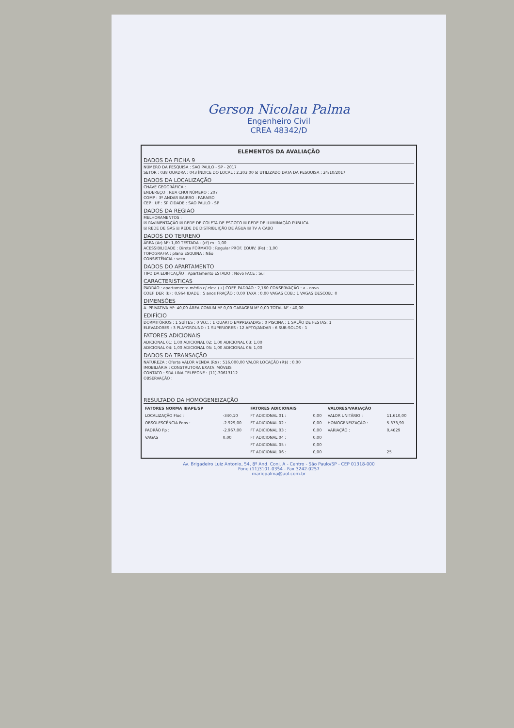Gerson Nicolau Palma
Engenheiro Civil
CREA 48342/D
ELEMENTOS DA AVALIAÇÃO
DADOS DA FICHA 9
NÚMERO DA PESQUISA : SAO PAULO - SP - 2017
SETOR : 038 QUADRA : 043 ÍNDICE DO LOCAL : 2.203,00 ☒ UTILIZADO DATA DA PESQUISA : 24/10/2017
DADOS DA LOCALIZAÇÃO
CHAVE GEOGRÁFICA :
ENDEREÇO : RUA CHUI NÚMERO : 207
COMP : 3º ANDAR BAIRRO : PARAISO
CEP : UF : SP CIDADE : SAO PAULO - SP
DADOS DA REGIÃO
MELHORAMENTOS :
☒ PAVIMENTAÇÃO ☒ REDE DE COLETA DE ESGOTO ☒ REDE DE ILUMINAÇÃO PÚBLICA
☒ REDE DE GÁS ☒ REDE DE DISTRIBUIÇÃO DE ÁGUA ☒ TV A CABO
DADOS DO TERRENO
ÁREA (Ar) M²: 1,00 TESTADA - (cf) m : 1,00
ACESSIBILIDADE : Direta FORMATO : Regular PROF. EQUIV. (Pe) : 1,00
TOPOGRAFIA : plano ESQUINA : Não
CONSISTÊNCIA : seco
DADOS DO APARTAMENTO
TIPO DA EDIFICAÇÃO : Apartamento ESTADO : Novo FACE : Sul
CARACTERISTICAS
PADRÃO : apartamento médio c/ elev. (+) COEF. PADRÃO : 2,160 CONSERVAÇÃO : a - novo
COEF. DEP. (k) : 0,964 IDADE : 5 anos FRAÇÃO : 0,00 TAXA : 0,00 VAGAS COB.: 1 VAGAS DESCOB.: 0
DIMENSÕES
A. PRIVATIVA M²: 40,00 ÁREA COMUM M² 0,00 GARAGEM M² 0,00 TOTAL M² : 40,00
EDIFÍCIO
DORMITÓRIOS : 1 SUÍTES : 0 W.C. : 1 QUARTO EMPREGADAS : 0 PISCINA : 1 SALÃO DE FESTAS: 1
ELEVADORES : 3 PLAYGROUND : 1 SUPERIORES : 12 APTO/ANDAR : 6 SUB-SOLOS : 1
FATORES ADICIONAIS
ADICIONAL 01: 1,00 ADICIONAL 02: 1,00 ADICIONAL 03: 1,00
ADICIONAL 04: 1,00 ADICIONAL 05: 1,00 ADICIONAL 06: 1,00
DADOS DA TRANSAÇÃO
NATUREZA : Oferta VALOR VENDA (R$) : 516.000,00 VALOR LOCAÇÃO (R$) : 0,00
IMOBILIÁRIA : CONSTRUTORA EXATA IMÓVEIS
CONTATO : SRA LINA TELEFONE : (11)-30613112
OBSERVAÇÃO :
RESULTADO DA HOMOGENEIZAÇÃO
| FATORES NORMA IBAPE/SP | | FATORES ADICIONAIS | | VALORES/VARIAÇÃO | |
| --- | --- | --- | --- | --- | --- |
| LOCALIZAÇÃO Floc : | -340,10 | FT ADICIONAL 01 : | 0,00 | VALOR UNITÁRIO : | 11.610,00 |
| OBSOLESCÊNCIA Fobs : | -2.929,00 | FT ADICIONAL 02 : | 0,00 | HOMOGENEIZAÇÃO : | 5.373,90 |
| PADRÃO Fp : | -2.967,00 | FT ADICIONAL 03 : | 0,00 | VARIAÇÃO : | 0,4629 |
| VAGAS | 0,00 | FT ADICIONAL 04 : | 0,00 | | |
| | | FT ADICIONAL 05 : | 0,00 | | |
| | | FT ADICIONAL 06 : | 0,00 | | 25 |
Av. Brigadeiro Luiz Antonio, 54, 8º And. Conj. A - Centro - São Paulo/SP - CEP 01318-000
Fone (11)3101-0354 - Fax 3242-0257
mariepalma@uol.com.br